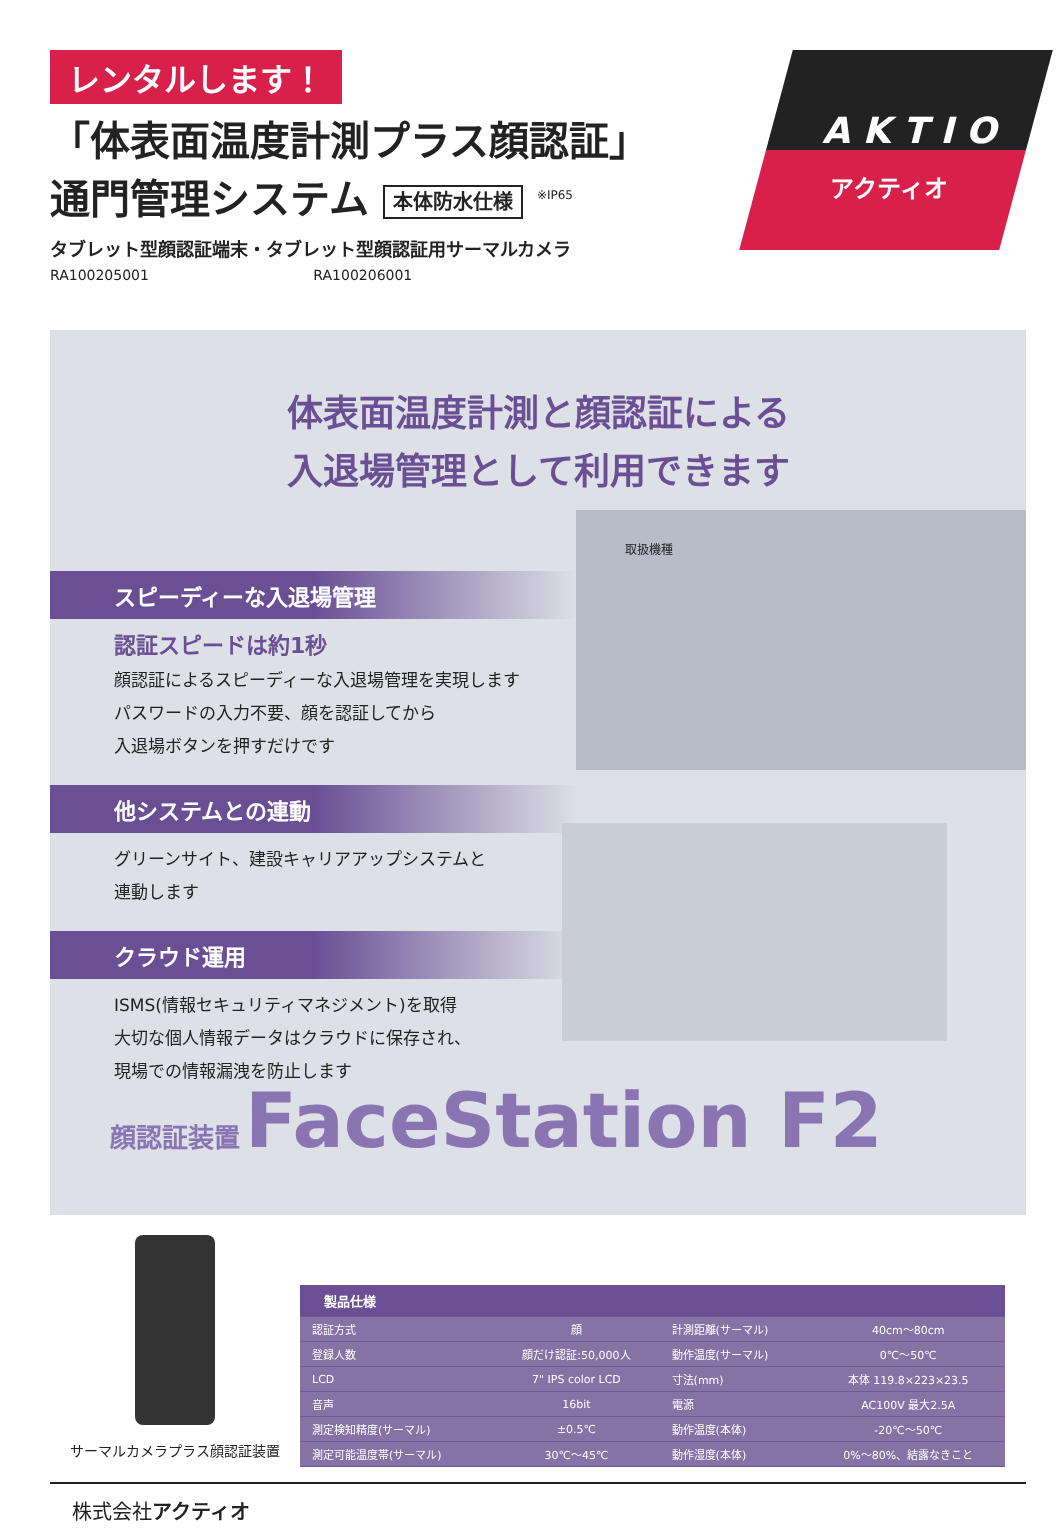レンタルします！
「体表面温度計測プラス顔認証」
通門管理システム 本体防水仕様 <sup>※IP65</sup>
タブレット型顔認証端末・タブレット型顔認証用サーマルカメラ
RA100205001 RA100206001
A K T I O
アクティオ
体表面温度計測と顔認証による
入退場管理として利用できます
取扱機種
スピーディーな入退場管理
認証スピードは約1秒
顔認証によるスピーディーな入退場管理を実現します
パスワードの入力不要、顔を認証してから
入退場ボタンを押すだけです
他システムとの連動
グリーンサイト、建設キャリアアップシステムと
連動します
クラウド運用
ISMS(情報セキュリティマネジメント)を取得
大切な個人情報データはクラウドに保存され、
現場での情報漏洩を防止します
顔認証装置 FaceStation F2
サーマルカメラプラス顔認証装置
| 製品仕様 | | | |
| --- | --- | --- | --- |
| 認証方式 | 顔 | 計測距離(サーマル) | 40cm～80cm |
| 登録人数 | 顔だけ認証:50,000人 | 動作温度(サーマル) | 0℃～50℃ |
| LCD | 7" IPS color LCD | 寸法(mm) | 本体 119.8×223×23.5 |
| 音声 | 16bit | 電源 | AC100V 最大2.5A |
| 測定検知精度(サーマル) | ±0.5℃ | 動作温度(本体) | -20℃～50℃ |
| 測定可能温度帯(サーマル) | 30℃～45℃ | 動作湿度(本体) | 0%～80%、結露なきこと |
株式会社アクティオ